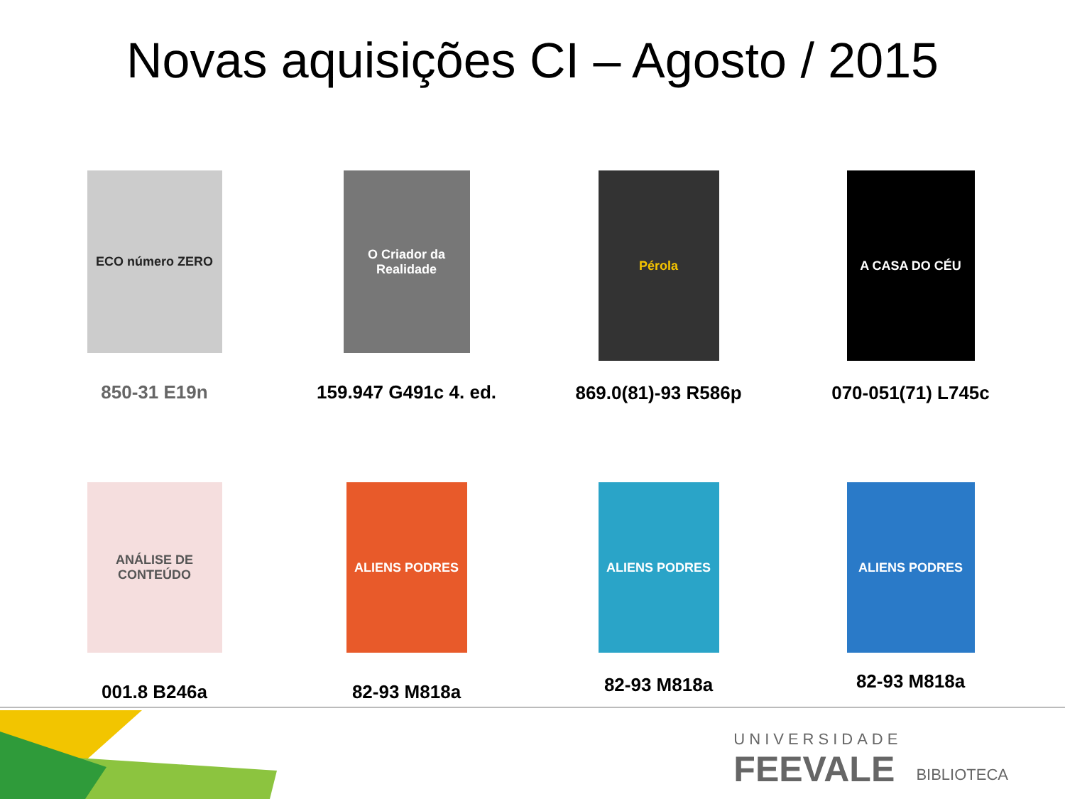Novas aquisições CI – Agosto / 2015
ECO número ZERO
850-31 E19n
O Criador da Realidade
159.947 G491c 4. ed.
Pérola
869.0(81)-93 R586p
A CASA DO CÉU
070-051(71) L745c
ANÁLISE DE CONTEÚDO
001.8 B246a
ALIENS PODRES
82-93 M818a
ALIENS PODRES
82-93 M818a
ALIENS PODRES
82-93 M818a
UNIVERSIDADE
FEEVALE
BIBLIOTECA